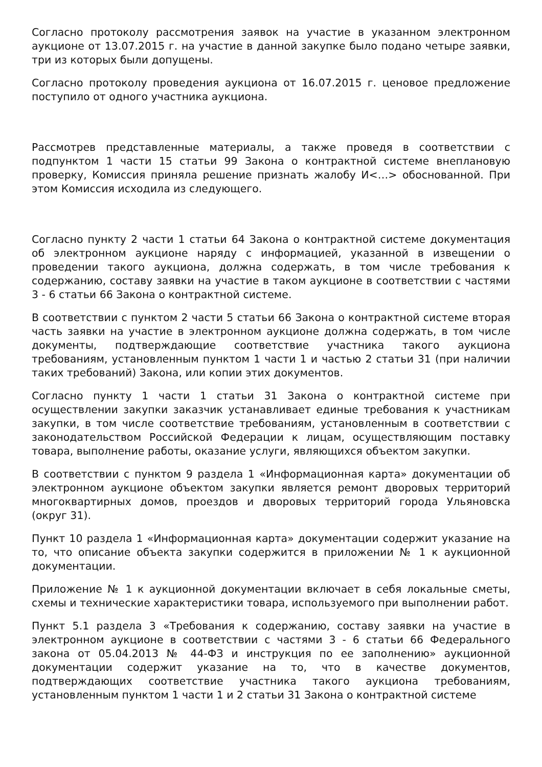Согласно протоколу рассмотрения заявок на участие в указанном электронном аукционе от 13.07.2015 г. на участие в данной закупке было подано четыре заявки, три из которых были допущены.
Согласно протоколу проведения аукциона от 16.07.2015 г. ценовое предложение поступило от одного участника аукциона.
Рассмотрев представленные материалы, а также проведя в соответствии с подпунктом 1 части 15 статьи 99 Закона о контрактной системе внеплановую проверку, Комиссия приняла решение признать жалобу И<…> обоснованной. При этом Комиссия исходила из следующего.
Согласно пункту 2 части 1 статьи 64 Закона о контрактной системе документация об электронном аукционе наряду с информацией, указанной в извещении о проведении такого аукциона, должна содержать, в том числе требования к содержанию, составу заявки на участие в таком аукционе в соответствии с частями 3 - 6 статьи 66 Закона о контрактной системе.
В соответствии с пунктом 2 части 5 статьи 66 Закона о контрактной системе вторая часть заявки на участие в электронном аукционе должна содержать, в том числе документы, подтверждающие соответствие участника такого аукциона требованиям, установленным пунктом 1 части 1 и частью 2 статьи 31 (при наличии таких требований) Закона, или копии этих документов.
Согласно пункту 1 части 1 статьи 31 Закона о контрактной системе при осуществлении закупки заказчик устанавливает единые требования к участникам закупки, в том числе соответствие требованиям, установленным в соответствии с законодательством Российской Федерации к лицам, осуществляющим поставку товара, выполнение работы, оказание услуги, являющихся объектом закупки.
В соответствии с пунктом 9 раздела 1 «Информационная карта» документации об электронном аукционе объектом закупки является ремонт дворовых территорий многоквартирных домов, проездов и дворовых территорий города Ульяновска (округ 31).
Пункт 10 раздела 1 «Информационная карта» документации содержит указание на то, что описание объекта закупки содержится в приложении № 1 к аукционной документации.
Приложение № 1 к аукционной документации включает в себя локальные сметы, схемы и технические характеристики товара, используемого при выполнении работ.
Пункт 5.1 раздела 3 «Требования к содержанию, составу заявки на участие в электронном аукционе в соответствии с частями 3 - 6 статьи 66 Федерального закона от 05.04.2013 № 44-ФЗ и инструкция по ее заполнению» аукционной документации содержит указание на то, что в качестве документов, подтверждающих соответствие участника такого аукциона требованиям, установленным пунктом 1 части 1 и 2 статьи 31 Закона о контрактной системе